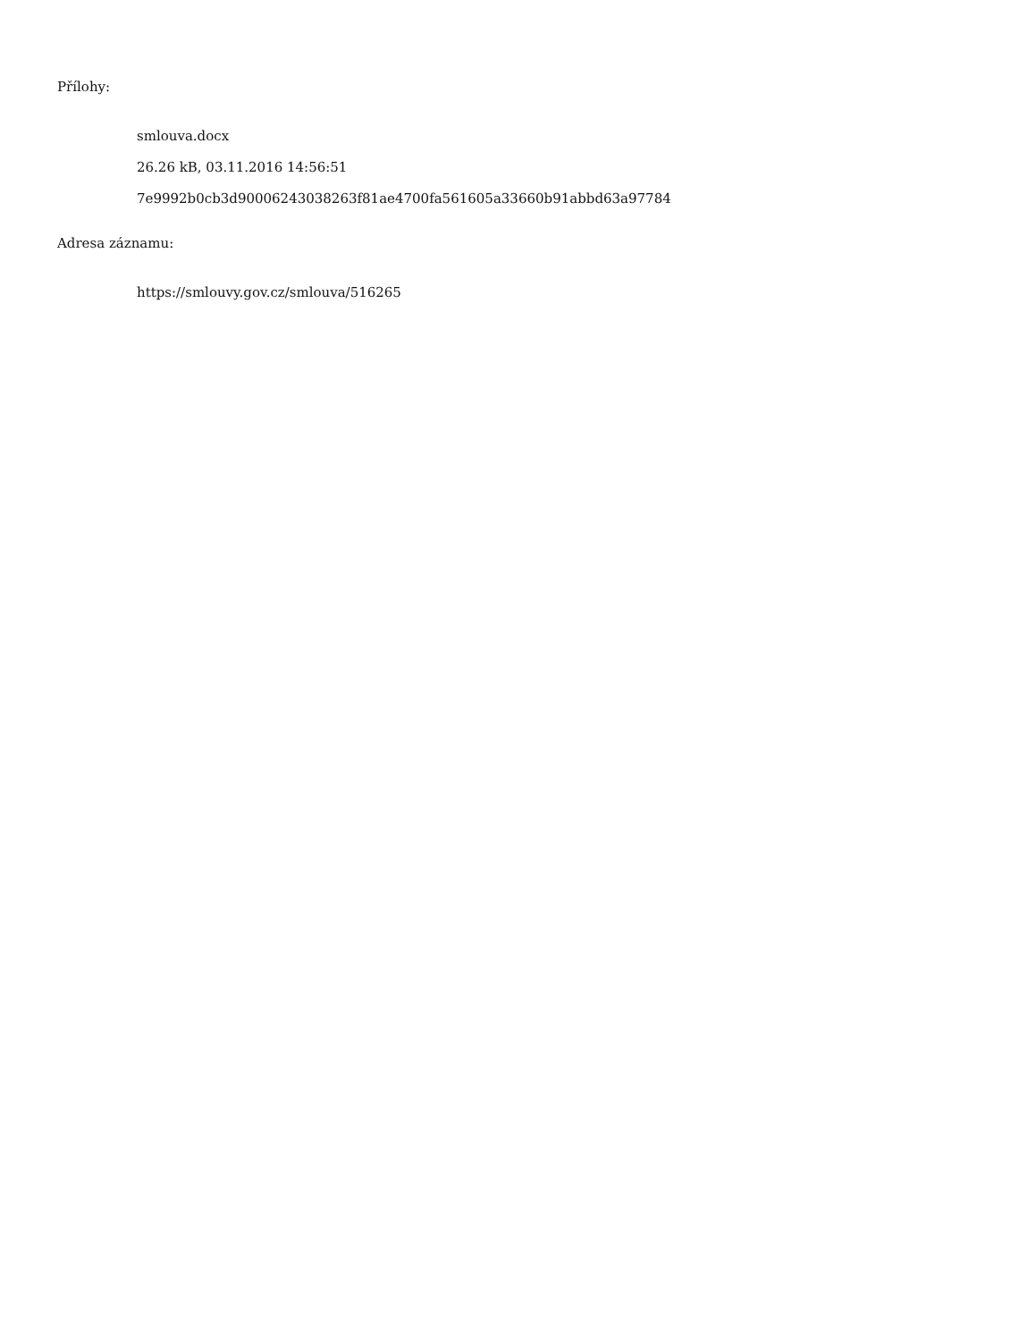Přílohy:
smlouva.docx
26.26 kB, 03.11.2016 14:56:51
7e9992b0cb3d90006243038263f81ae4700fa561605a33660b91abbd63a97784
Adresa záznamu:
https://smlouvy.gov.cz/smlouva/516265